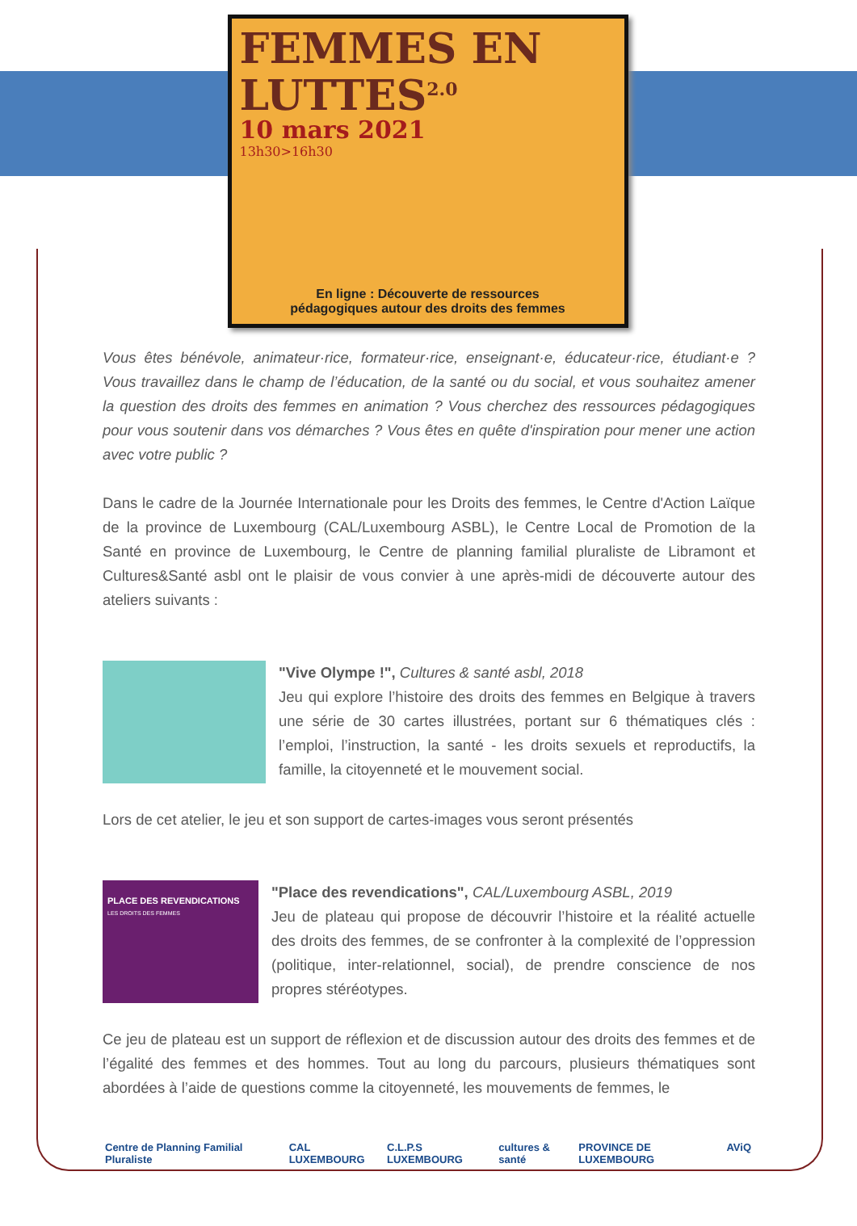FEMMES EN
LUTTES<sup>2.0</sup>
10 mars 2021
13h30>16h30
En ligne : Découverte de ressources
pédagogiques autour des droits des femmes
Vous êtes bénévole, animateur·rice, formateur·rice, enseignant·e, éducateur·rice, étudiant·e ? Vous travaillez dans le champ de l’éducation, de la santé ou du social, et vous souhaitez amener la question des droits des femmes en animation ? Vous cherchez des ressources pédagogiques pour vous soutenir dans vos démarches ? Vous êtes en quête d'inspiration pour mener une action avec votre public ?
Dans le cadre de la Journée Internationale pour les Droits des femmes, le Centre d'Action Laïque de la province de Luxembourg (CAL/Luxembourg ASBL), le Centre Local de Promotion de la Santé en province de Luxembourg, le Centre de planning familial pluraliste de Libramont et Cultures&Santé asbl ont le plaisir de vous convier à une après-midi de découverte autour des ateliers suivants :
"Vive Olympe !", Cultures & santé asbl, 2018
Jeu qui explore l’histoire des droits des femmes en Belgique à travers une série de 30 cartes illustrées, portant sur 6 thématiques clés : l’emploi, l’instruction, la santé - les droits sexuels et reproductifs, la famille, la citoyenneté et le mouvement social.
Lors de cet atelier, le jeu et son support de cartes-images vous seront présentés
PLACE DES REVENDICATIONS
LES DROITS DES FEMMES
"Place des revendications", CAL/Luxembourg ASBL, 2019
Jeu de plateau qui propose de découvrir l’histoire et la réalité actuelle des droits des femmes, de se confronter à la complexité de l’oppression (politique, inter-relationnel, social), de prendre conscience de nos propres stéréotypes.
Ce jeu de plateau est un support de réflexion et de discussion autour des droits des femmes et de l’égalité des femmes et des hommes. Tout au long du parcours, plusieurs thématiques sont abordées à l’aide de questions comme la citoyenneté, les mouvements de femmes, le
Centre de Planning Familial Pluraliste CAL LUXEMBOURG C.L.P.S LUXEMBOURG cultures & santé PROVINCE DE LUXEMBOURG AViQ